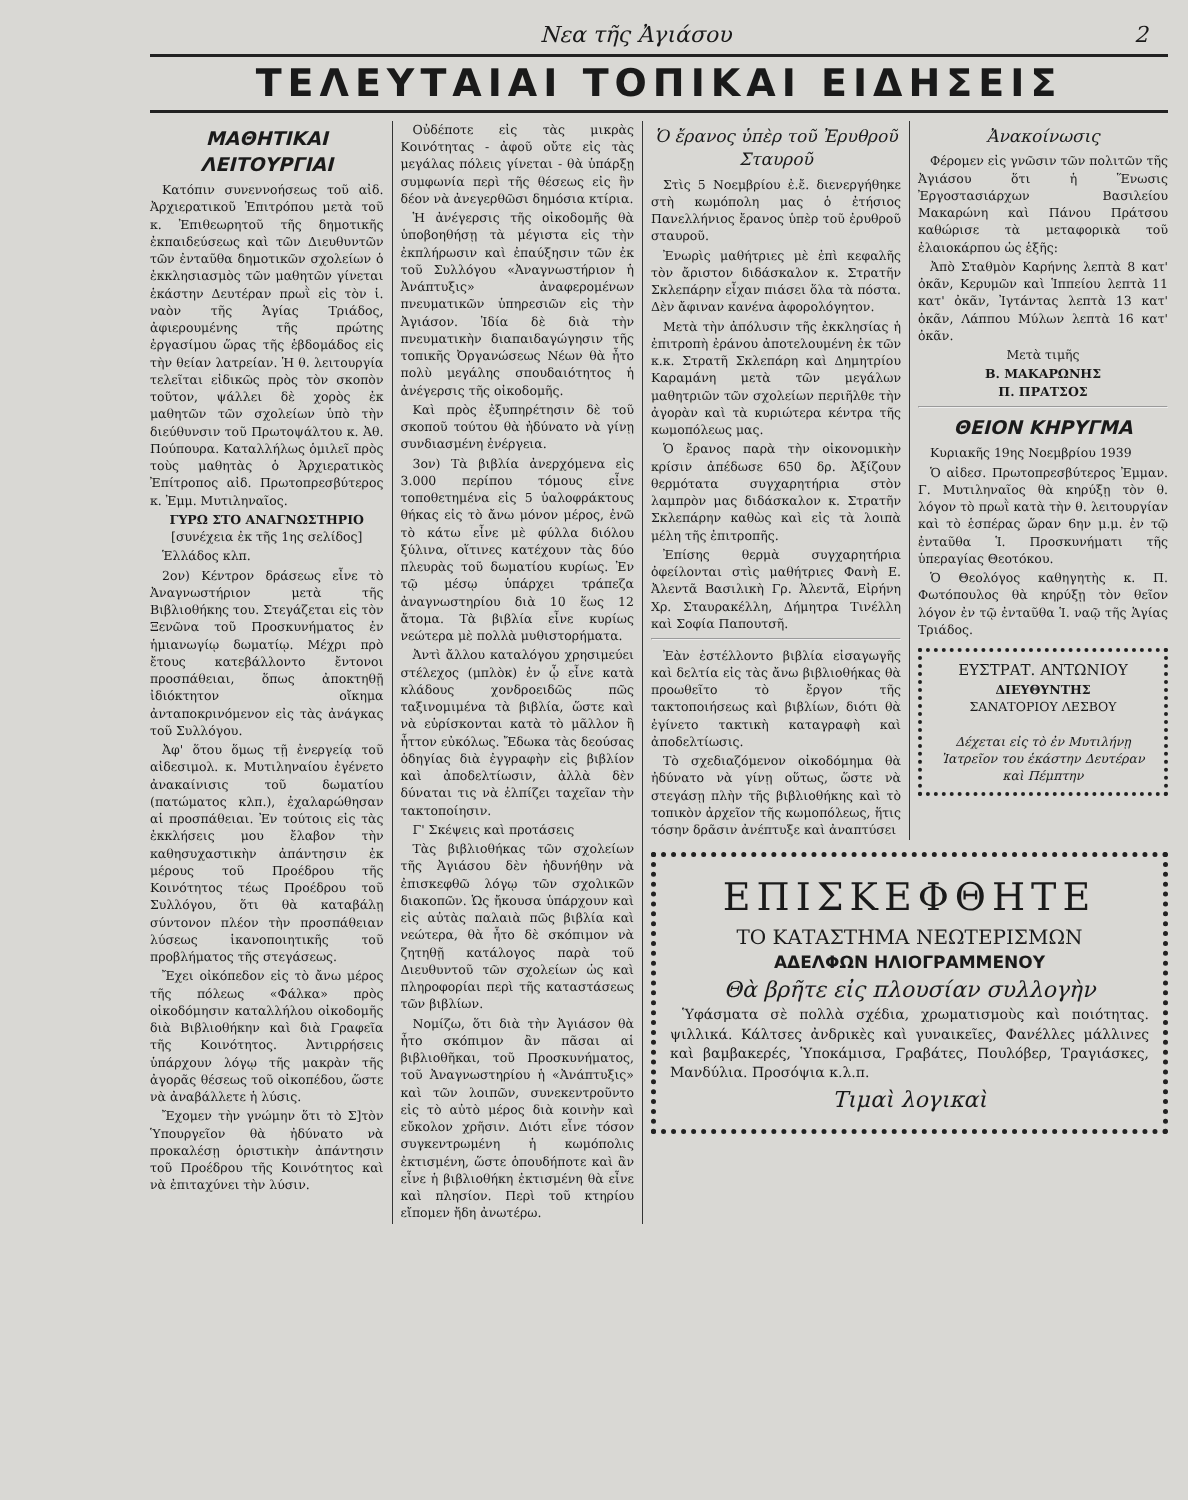Νεα τῆς Ἀγιάσου 2
ΤΕΛΕΥΤΑΙΑΙ ΤΟΠΙΚΑΙ ΕΙΔΗΣΕΙΣ
ΜΑΘΗΤΙΚΑΙ ΛΕΙΤΟΥΡΓΙΑΙ
Κατόπιν συνεννοήσεως τοῦ αἰδ. Ἀρχιερατικοῦ Ἐπιτρόπου μετὰ τοῦ κ. Ἐπιθεωρητοῦ τῆς δημοτικῆς ἐκπαιδεύσεως καὶ τῶν Διευθυντῶν τῶν ἐνταῦθα δημοτικῶν σχολείων ὁ ἐκκλησιασμὸς τῶν μαθητῶν γίνεται ἑκάστην Δευτέραν πρωῒ εἰς τὸν ἱ. ναὸν τῆς Ἁγίας Τριάδος, ἀφιερουμένης τῆς πρώτης ἐργασίμου ὥρας τῆς ἑβδομάδος εἰς τὴν θείαν λατρείαν. Ἡ θ. λειτουργία τελεῖται εἰδικῶς πρὸς τὸν σκοπὸν τοῦτον, ψάλλει δὲ χορὸς ἐκ μαθητῶν τῶν σχολείων ὑπὸ τὴν διεύθυνσιν τοῦ Πρωτοψάλτου κ. Ἀθ. Πούπουρα. Καταλλήλως ὁμιλεῖ πρὸς τοὺς μαθητὰς ὁ Ἀρχιερατικὸς Ἐπίτροπος αἰδ. Πρωτοπρεσβύτερος κ. Ἐμμ. Μυτιληναῖος.
ΓΥΡΩ ΣΤΟ ΑΝΑΓΝΩΣΤΗΡΙΟ
[συνέχεια ἐκ τῆς 1ης σελίδος]
Ἑλλάδος κλπ.
2ον) Κέντρον δράσεως εἶνε τὸ Ἀναγνωστήριον μετὰ τῆς Βιβλιοθήκης του. Στεγάζεται εἰς τὸν Ξενῶνα τοῦ Προσκυνήματος ἐν ἡμιανωγίῳ δωματίῳ. Μέχρι πρὸ ἔτους κατεβάλλοντο ἔντονοι προσπάθειαι, ὅπως ἀποκτηθῇ ἰδιόκτητον οἴκημα ἀνταποκρινόμενον εἰς τὰς ἀνάγκας τοῦ Συλλόγου.
Ἀφ' ὅτου ὅμως τῇ ἐνεργείᾳ τοῦ αἰδεσιμολ. κ. Μυτιληναίου ἐγένετο ἀνακαίνισις τοῦ δωματίου (πατώματος κλπ.), ἐχαλαρώθησαν αἱ προσπάθειαι. Ἐν τούτοις εἰς τὰς ἐκκλήσεις μου ἔλαβον τὴν καθησυχαστικὴν ἀπάντησιν ἐκ μέρους τοῦ Προέδρου τῆς Κοινότητος τέως Προέδρου τοῦ Συλλόγου, ὅτι θὰ καταβάλῃ σύντονον πλέον τὴν προσπάθειαν λύσεως ἱκανοποιητικῆς τοῦ προβλήματος τῆς στεγάσεως.
Ἔχει οἰκόπεδον εἰς τὸ ἄνω μέρος τῆς πόλεως «Φάλκα» πρὸς οἰκοδόμησιν καταλλήλου οἰκοδομῆς διὰ Βιβλιοθήκην καὶ διὰ Γραφεῖα τῆς Κοινότητος. Ἀντιρρήσεις ὑπάρχουν λόγῳ τῆς μακρὰν τῆς ἀγορᾶς θέσεως τοῦ οἰκοπέδου, ὥστε νὰ ἀναβάλλετε ἡ λύσις.
Ἔχομεν τὴν γνώμην ὅτι τὸ Σ]τὸν Ὑπουργεῖον θὰ ἠδύνατο νὰ προκαλέσῃ ὁριστικὴν ἀπάντησιν τοῦ Προέδρου τῆς Κοινότητος καὶ νὰ ἐπιταχύνει τὴν λύσιν.
Οὐδέποτε εἰς τὰς μικρὰς Κοινότητας - ἀφοῦ οὔτε εἰς τὰς μεγάλας πόλεις γίνεται - θὰ ὑπάρξῃ συμφωνία περὶ τῆς θέσεως εἰς ἣν δέον νὰ ἀνεγερθῶσι δημόσια κτίρια.
Ἡ ἀνέγερσις τῆς οἰκοδομῆς θὰ ὑποβοηθήσῃ τὰ μέγιστα εἰς τὴν ἐκπλήρωσιν καὶ ἐπαύξησιν τῶν ἐκ τοῦ Συλλόγου «Ἀναγνωστήριον ἡ Ἀνάπτυξις» ἀναφερομένων πνευματικῶν ὑπηρεσιῶν εἰς τὴν Ἀγιάσον. Ἰδία δὲ διὰ τὴν πνευματικὴν διαπαιδαγώγησιν τῆς τοπικῆς Ὀργανώσεως Νέων θὰ ἦτο πολὺ μεγάλης σπουδαιότητος ἡ ἀνέγερσις τῆς οἰκοδομῆς.
Καὶ πρὸς ἐξυπηρέτησιν δὲ τοῦ σκοποῦ τούτου θὰ ἠδύνατο νὰ γίνῃ συνδιασμένη ἐνέργεια.
3ον) Τὰ βιβλία ἀνερχόμενα εἰς 3.000 περίπου τόμους εἶνε τοποθετημένα εἰς 5 ὑαλοφράκτους θήκας εἰς τὸ ἄνω μόνον μέρος, ἐνῶ τὸ κάτω εἶνε μὲ φύλλα διόλου ξύλινα, οἵτινες κατέχουν τὰς δύο πλευρὰς τοῦ δωματίου κυρίως. Ἐν τῷ μέσῳ ὑπάρχει τράπεζα ἀναγνωστηρίου διὰ 10 ἕως 12 ἄτομα. Τὰ βιβλία εἶνε κυρίως νεώτερα μὲ πολλὰ μυθιστορήματα.
Ἀντὶ ἄλλου καταλόγου χρησιμεύει στέλεχος (μπλὸκ) ἐν ᾧ εἶνε κατὰ κλάδους χονδροειδῶς πῶς ταξινομιμένα τὰ βιβλία, ὥστε καὶ νὰ εὑρίσκονται κατὰ τὸ μᾶλλον ἢ ἧττον εὐκόλως. Ἔδωκα τὰς δεούσας ὁδηγίας διὰ ἐγγραφὴν εἰς βιβλίον καὶ ἀποδελτίωσιν, ἀλλὰ δὲν δύναται τις νὰ ἐλπίζει ταχεῖαν τὴν τακτοποίησιν.
Γ' Σκέψεις καὶ προτάσεις
Τὰς βιβλιοθήκας τῶν σχολείων τῆς Ἀγιάσου δὲν ἠδυνήθην νὰ ἐπισκεφθῶ λόγῳ τῶν σχολικῶν διακοπῶν. Ὡς ἤκουσα ὑπάρχουν καὶ εἰς αὐτὰς παλαιὰ πῶς βιβλία καὶ νεώτερα, θὰ ἦτο δὲ σκόπιμον νὰ ζητηθῇ κατάλογος παρὰ τοῦ Διευθυντοῦ τῶν σχολείων ὡς καὶ πληροφορίαι περὶ τῆς καταστάσεως τῶν βιβλίων.
Νομίζω, ὅτι διὰ τὴν Ἀγιάσον θὰ ἦτο σκόπιμον ἂν πᾶσαι αἱ βιβλιοθῆκαι, τοῦ Προσκυνήματος, τοῦ Ἀναγνωστηρίου ἡ «Ἀνάπτυξις» καὶ τῶν λοιπῶν, συνεκεντροῦντο εἰς τὸ αὐτὸ μέρος διὰ κοινὴν καὶ εὔκολον χρῆσιν. Διότι εἶνε τόσον συγκεντρωμένη ἡ κωμόπολις ἐκτισμένη, ὥστε ὁπουδήποτε καὶ ἂν εἶνε ἡ βιβλιοθήκη ἐκτισμένη θὰ εἶνε καὶ πλησίον. Περὶ τοῦ κτηρίου εἴπομεν ἤδη ἀνωτέρω.
Ὁ ἔρανος ὑπὲρ τοῦ Ἐρυθροῦ Σταυροῦ
Στὶς 5 Νοεμβρίου ἐ.ἔ. διενεργήθηκε στὴ κωμόπολη μας ὁ ἐτήσιος Πανελλήνιος ἔρανος ὑπὲρ τοῦ ἐρυθροῦ σταυροῦ.
Ἐνωρὶς μαθήτριες μὲ ἐπὶ κεφαλῆς τὸν ἄριστον διδάσκαλον κ. Στρατῆν Σκλεπάρην εἶχαν πιάσει ὅλα τὰ πόστα. Δὲν ἄφιναν κανένα ἀφορολόγητον.
Μετὰ τὴν ἀπόλυσιν τῆς ἐκκλησίας ἡ ἐπιτροπὴ ἐράνου ἀποτελουμένη ἐκ τῶν κ.κ. Στρατῆ Σκλεπάρη καὶ Δημητρίου Καραμάνη μετὰ τῶν μεγάλων μαθητριῶν τῶν σχολείων περιῆλθε τὴν ἀγορὰν καὶ τὰ κυριώτερα κέντρα τῆς κωμοπόλεως μας.
Ὁ ἔρανος παρὰ τὴν οἰκονομικὴν κρίσιν ἀπέδωσε 650 δρ. Ἀξίζουν θερμότατα συγχαρητήρια στὸν λαμπρὸν μας διδάσκαλον κ. Στρατῆν Σκλεπάρην καθὼς καὶ εἰς τὰ λοιπὰ μέλη τῆς ἐπιτροπῆς.
Ἐπίσης θερμὰ συγχαρητήρια ὀφείλονται στὶς μαθήτριες Φανὴ Ε. Ἀλεντᾶ Βασιλικὴ Γρ. Ἀλεντᾶ, Εἰρήνη Χρ. Σταυρακέλλη, Δήμητρα Τινέλλη καὶ Σοφία Παπουτσῆ.
Ἐὰν ἐστέλλοντο βιβλία εἰσαγωγῆς καὶ δελτία εἰς τὰς ἄνω βιβλιοθήκας θὰ προωθεῖτο τὸ ἔργον τῆς τακτοποιήσεως καὶ βιβλίων, διότι θὰ ἐγίνετο τακτικὴ καταγραφὴ καὶ ἀποδελτίωσις.
Τὸ σχεδιαζόμενον οἰκοδόμημα θὰ ἠδύνατο νὰ γίνῃ οὕτως, ὥστε νὰ στεγάσῃ πλὴν τῆς βιβλιοθήκης καὶ τὸ τοπικὸν ἀρχεῖον τῆς κωμοπόλεως, ἥτις τόσην δρᾶσιν ἀνέπτυξε καὶ ἀναπτύσει
Ἀνακοίνωσις
Φέρομεν εἰς γνῶσιν τῶν πολιτῶν τῆς Ἀγιάσου ὅτι ἡ Ἕνωσις Ἐργοστασιάρχων Βασιλείου Μακαρώνη καὶ Πάνου Πράτσου καθώρισε τὰ μεταφορικὰ τοῦ ἐλαιοκάρπου ὡς ἑξῆς:
Ἀπὸ Σταθμὸν Καρήνης λεπτὰ 8 κατ' ὀκᾶν, Κερυμῶν καὶ Ἱππείου λεπτὰ 11 κατ' ὀκᾶν, Ἰγτάντας λεπτὰ 13 κατ' ὀκᾶν, Λάππου Μύλων λεπτὰ 16 κατ' ὀκᾶν.
Μετὰ τιμῆς
Β. ΜΑΚΑΡΩΝΗΣ
Π. ΠΡΑΤΣΟΣ
ΘΕΙΟΝ ΚΗΡΥΓΜΑ
Κυριακῆς 19ης Νοεμβρίου 1939
Ὁ αἰδεσ. Πρωτοπρεσβύτερος Ἐμμαν. Γ. Μυτιληναῖος θὰ κηρύξῃ τὸν θ. λόγον τὸ πρωῒ κατὰ τὴν θ. λειτουργίαν καὶ τὸ ἑσπέρας ὥραν 6ην μ.μ. ἐν τῷ ἐνταῦθα Ἱ. Προσκυνήματι τῆς ὑπεραγίας Θεοτόκου.
Ὁ Θεολόγος καθηγητὴς κ. Π. Φωτόπουλος θὰ κηρύξῃ τὸν θεῖον λόγον ἐν τῷ ἐνταῦθα Ἱ. ναῷ τῆς Ἁγίας Τριάδος.
ΕΥΣΤΡΑΤ. ΑΝΤΩΝΙΟΥ
ΔΙΕΥΘΥΝΤΗΣ
ΣΑΝΑΤΟΡΙΟΥ ΛΕΣΒΟΥ
Δέχεται εἰς τὸ ἐν Μυτιλήνῃ Ἰατρεῖον του ἑκάστην Δευτέραν καὶ Πέμπτην
ΕΠΙΣΚΕΦΘΗΤΕ
ΤΟ ΚΑΤΑΣΤΗΜΑ ΝΕΩΤΕΡΙΣΜΩΝ
ΑΔΕΛΦΩΝ ΗΛΙΟΓΡΑΜΜΕΝΟΥ
Θὰ βρῆτε εἰς πλουσίαν συλλογὴν
Ὑφάσματα σὲ πολλὰ σχέδια, χρωματισμοὺς καὶ ποιότητας. ψιλλικά. Κάλτσες ἀνδρικὲς καὶ γυναικεῖες, Φανέλλες μάλλινες καὶ βαμβακερές, Ὑποκάμισα, Γραβάτες, Πουλόβερ, Τραγιάσκες, Μανδύλια. Προσόψια κ.λ.π.
Τιμαὶ λογικαὶ